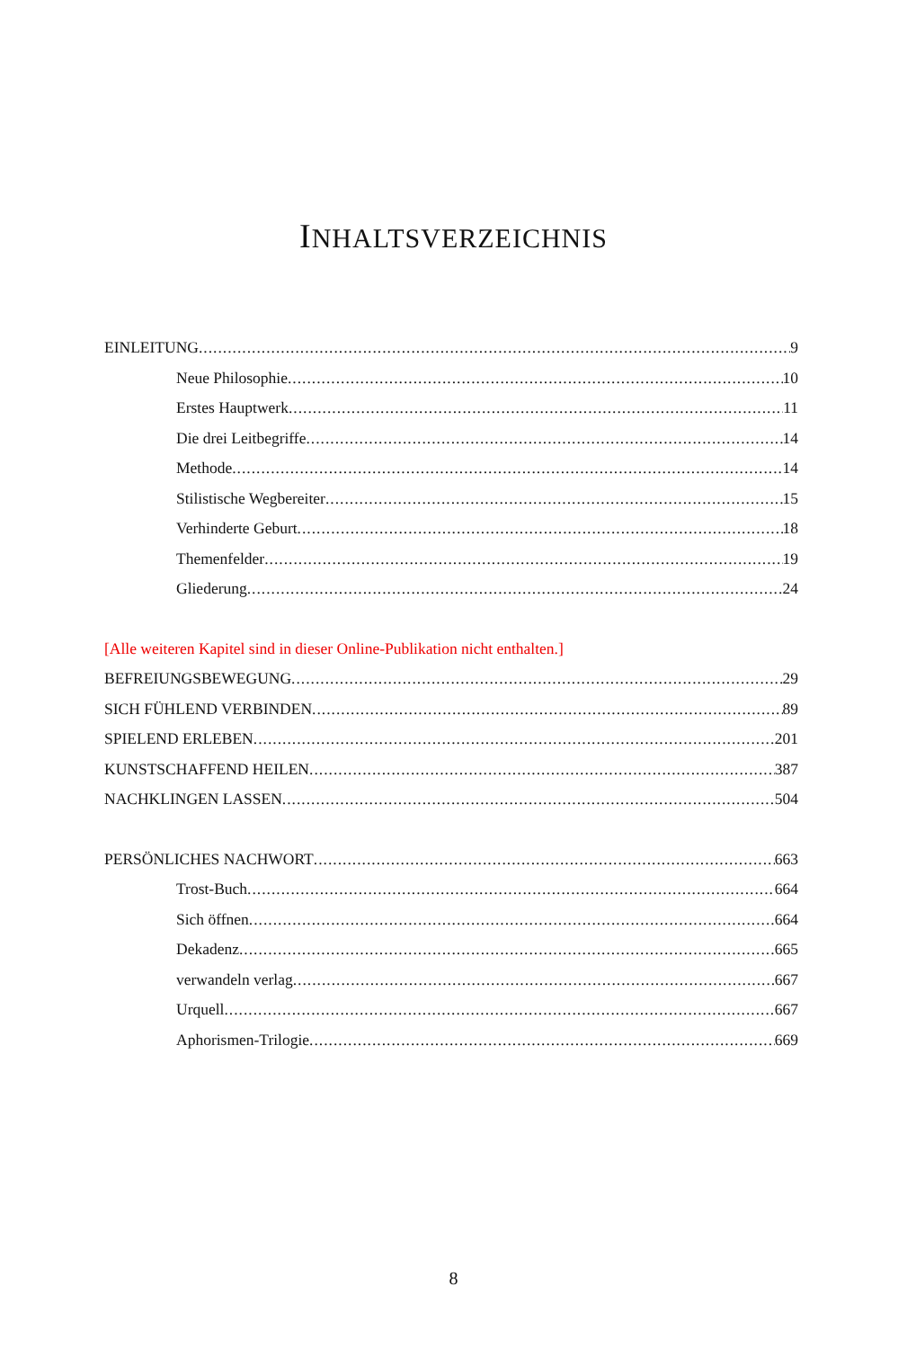INHALTSVERZEICHNIS
EINLEITUNG 9
Neue Philosophie 10
Erstes Hauptwerk 11
Die drei Leitbegriffe 14
Methode 14
Stilistische Wegbereiter 15
Verhinderte Geburt 18
Themenfelder 19
Gliederung 24
[Alle weiteren Kapitel sind in dieser Online-Publikation nicht enthalten.]
BEFREIUNGSBEWEGUNG 29
SICH FÜHLEND VERBINDEN 89
SPIELEND ERLEBEN 201
KUNSTSCHAFFEND HEILEN 387
NACHKLINGEN LASSEN 504
PERSÖNLICHES NACHWORT 663
Trost-Buch 664
Sich öffnen 664
Dekadenz 665
verwandeln verlag 667
Urquell 667
Aphorismen-Trilogie 669
8